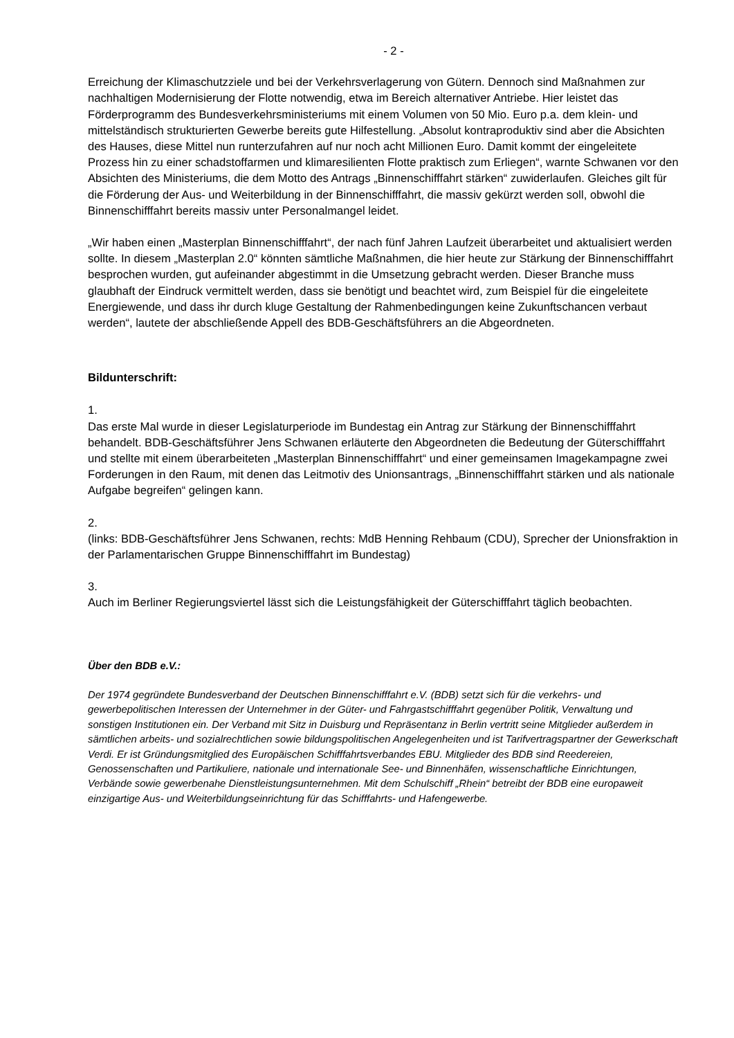- 2 -
Erreichung der Klimaschutzziele und bei der Verkehrsverlagerung von Gütern. Dennoch sind Maßnahmen zur nachhaltigen Modernisierung der Flotte notwendig, etwa im Bereich alternativer Antriebe. Hier leistet das Förderprogramm des Bundesverkehrsministeriums mit einem Volumen von 50 Mio. Euro p.a. dem klein- und mittelständisch strukturierten Gewerbe bereits gute Hilfestellung. „Absolut kontraproduktiv sind aber die Absichten des Hauses, diese Mittel nun runterzufahren auf nur noch acht Millionen Euro. Damit kommt der eingeleitete Prozess hin zu einer schadstoffarmen und klimaresilienten Flotte praktisch zum Erliegen“, warnte Schwanen vor den Absichten des Ministeriums, die dem Motto des Antrags „Binnenschifffahrt stärken“ zuwiderlaufen. Gleiches gilt für die Förderung der Aus- und Weiterbildung in der Binnenschifffahrt, die massiv gekürzt werden soll, obwohl die Binnenschifffahrt bereits massiv unter Personalmangel leidet.
„Wir haben einen „Masterplan Binnenschifffahrt“, der nach fünf Jahren Laufzeit überarbeitet und aktualisiert werden sollte. In diesem „Masterplan 2.0“ könnten sämtliche Maßnahmen, die hier heute zur Stärkung der Binnenschifffahrt besprochen wurden, gut aufeinander abgestimmt in die Umsetzung gebracht werden. Dieser Branche muss glaubhaft der Eindruck vermittelt werden, dass sie benötigt und beachtet wird, zum Beispiel für die eingeleitete Energiewende, und dass ihr durch kluge Gestaltung der Rahmenbedingungen keine Zukunftschancen verbaut werden“, lautete der abschließende Appell des BDB-Geschäftsführers an die Abgeordneten.
Bildunterschrift:
1.
Das erste Mal wurde in dieser Legislaturperiode im Bundestag ein Antrag zur Stärkung der Binnenschifffahrt behandelt. BDB-Geschäftsführer Jens Schwanen erläuterte den Abgeordneten die Bedeutung der Güterschifffahrt und stellte mit einem überarbeiteten „Masterplan Binnenschifffahrt“ und einer gemeinsamen Imagekampagne zwei Forderungen in den Raum, mit denen das Leitmotiv des Unionsantrags, „Binnenschifffahrt stärken und als nationale Aufgabe begreifen“ gelingen kann.
2.
(links: BDB-Geschäftsführer Jens Schwanen, rechts: MdB Henning Rehbaum (CDU), Sprecher der Unionsfraktion in der Parlamentarischen Gruppe Binnenschifffahrt im Bundestag)
3.
Auch im Berliner Regierungsviertel lässt sich die Leistungsfähigkeit der Güterschifffahrt täglich beobachten.
Über den BDB e.V.:
Der 1974 gegründete Bundesverband der Deutschen Binnenschifffahrt e.V. (BDB) setzt sich für die verkehrs- und gewerbepolitischen Interessen der Unternehmer in der Güter- und Fahrgastschifffahrt gegenüber Politik, Verwaltung und sonstigen Institutionen ein. Der Verband mit Sitz in Duisburg und Repräsentanz in Berlin vertritt seine Mitglieder außerdem in sämtlichen arbeits- und sozialrechtlichen sowie bildungspolitischen Angelegenheiten und ist Tarifvertragspartner der Gewerkschaft Verdi. Er ist Gründungsmitglied des Europäischen Schifffahrtsverbandes EBU. Mitglieder des BDB sind Reedereien, Genossenschaften und Partikuliere, nationale und internationale See- und Binnenhäfen, wissenschaftliche Einrichtungen, Verbände sowie gewerbenahe Dienstleistungsunternehmen. Mit dem Schulschiff „Rhein“ betreibt der BDB eine europaweit einzigartige Aus- und Weiterbildungseinrichtung für das Schifffahrts- und Hafengewerbe.